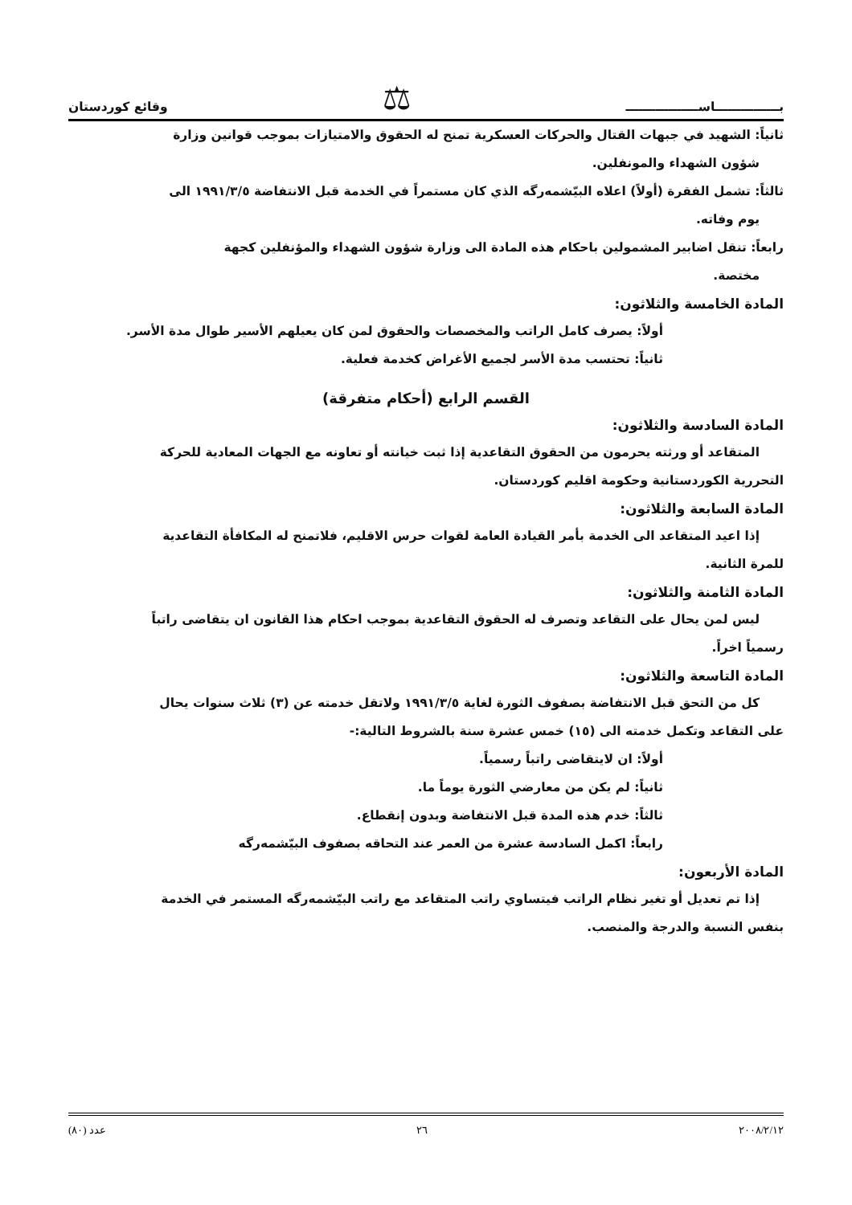بـــــــــــــــاســـــــــــــــــ ⚖ وقائع كوردستان
ثانياً: الشهيد في جبهات القتال والحركات العسكرية تمنح له الحقوق والامتيازات بموجب قوانين وزارة
شؤون الشهداء والمونفلين.
ثالثاً: تشمل الفقرة (أولاً) اعلاه البيّشمەرگه الذي كان مستمراً في الخدمة قبل الانتفاضة ١٩٩١/٣/٥ الى
يوم وفاته.
رابعاً: تنقل اضابير المشمولين باحكام هذه المادة الى وزارة شؤون الشهداء والمؤنفلين كجهة
مختصة.
المادة الخامسة والثلاثون:
أولاً: يصرف كامل الراتب والمخصصات والحقوق لمن كان يعيلهم الأسير طوال مدة الأسر.
ثانياً: تحتسب مدة الأسر لجميع الأغراض كخدمة فعلية.
القسم الرابع (أحكام متفرقة)
المادة السادسة والثلاثون:
المتقاعد أو ورثته يحرمون من الحقوق التقاعدية إذا ثبت خيانته أو تعاونه مع الجهات المعادية للحركة
التحررية الكوردستانية وحكومة اقليم كوردستان.
المادة السابعة والثلاثون:
إذا اعيد المتقاعد الى الخدمة بأمر القيادة العامة لقوات حرس الاقليم، فلاتمنح له المكافأة التقاعدية
للمرة الثانية.
المادة الثامنة والثلاثون:
ليس لمن يحال على التقاعد وتصرف له الحقوق التقاعدية بموجب احكام هذا القانون ان يتقاضى راتباً
رسمياً اخراً.
المادة التاسعة والثلاثون:
كل من التحق قبل الانتفاضة بصفوف الثورة لغاية ١٩٩١/٣/٥ ولاتقل خدمته عن (٣) ثلاث سنوات يحال
على التقاعد وتكمل خدمته الى (١٥) خمس عشرة سنة بالشروط التالية:-
أولاً: ان لايتقاضى راتباً رسمياً.
ثانياً: لم يكن من معارضي الثورة يوماً ما.
ثالثاً: خدم هذه المدة قبل الانتفاضة وبدون إنقطاع.
رابعاً: اكمل السادسة عشرة من العمر عند التحاقه بصفوف البيّشمەرگه
المادة الأربعون:
إذا تم تعديل أو تغير نظام الراتب فيتساوي راتب المتقاعد مع راتب البيّشمەرگه المستمر في الخدمة
بنفس النسبة والدرجة والمنصب.
٢٠٠٨/٢/١٢ ٢٦ عدد (٨٠)